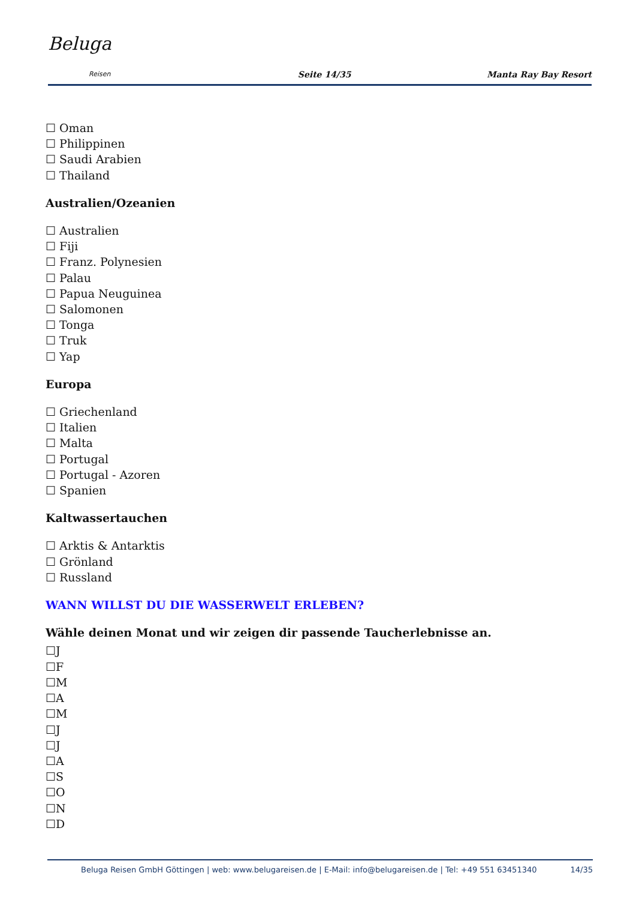Beluga
Reisen
Seite 14/35
Manta Ray Bay Resort
☐ Oman
☐ Philippinen
☐ Saudi Arabien
☐ Thailand
Australien/Ozeanien
☐ Australien
☐ Fiji
☐ Franz. Polynesien
☐ Palau
☐ Papua Neuguinea
☐ Salomonen
☐ Tonga
☐ Truk
☐ Yap
Europa
☐ Griechenland
☐ Italien
☐ Malta
☐ Portugal
☐ Portugal - Azoren
☐ Spanien
Kaltwassertauchen
☐ Arktis & Antarktis
☐ Grönland
☐ Russland
WANN WILLST DU DIE WASSERWELT ERLEBEN?
Wähle deinen Monat und wir zeigen dir passende Taucherlebnisse an.
☐J
☐F
☐M
☐A
☐M
☐J
☐J
☐A
☐S
☐O
☐N
☐D
Beluga Reisen GmbH Göttingen | web: www.belugareisen.de | E-Mail: info@belugareisen.de | Tel: +49 551 63451340
14/35